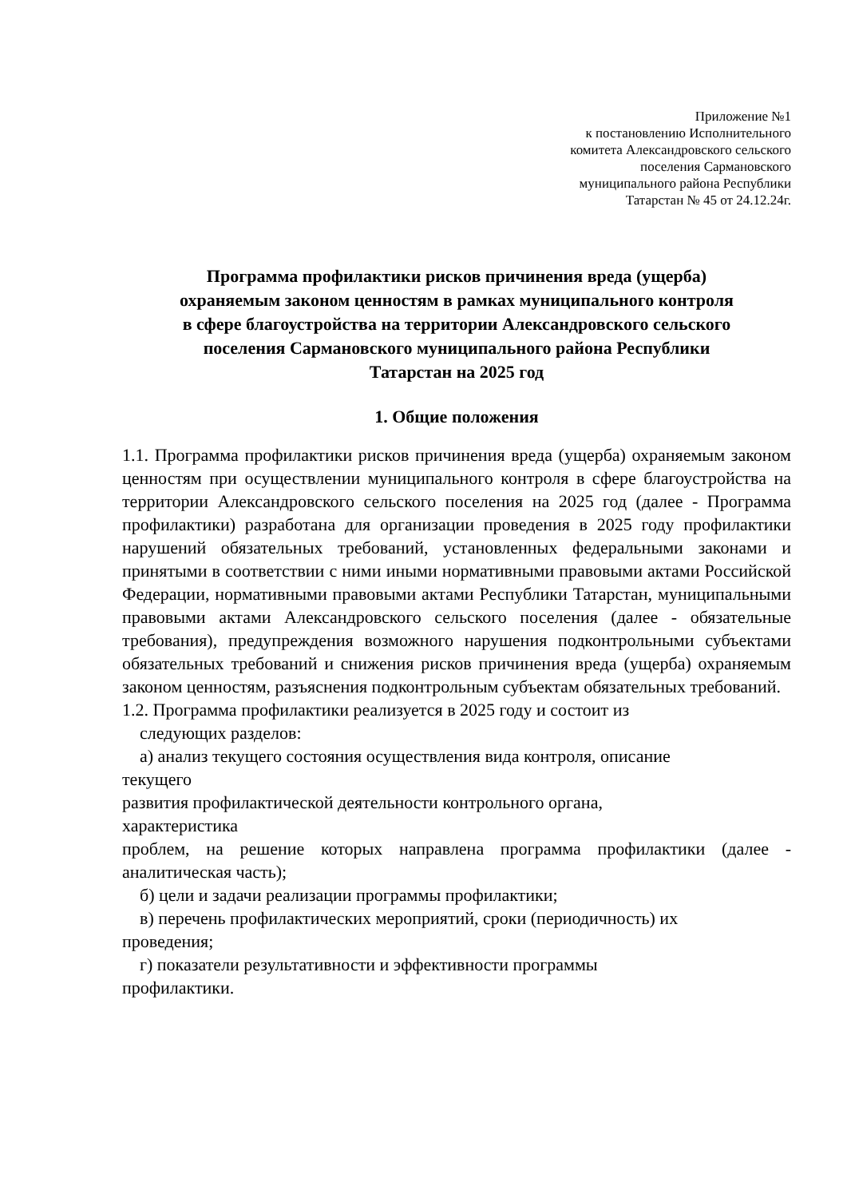Приложение №1
к постановлению Исполнительного
комитета Александровского сельского
поселения Сармановского
муниципального района Республики
Татарстан № 45 от 24.12.24г.
Программа профилактики рисков причинения вреда (ущерба)
охраняемым законом ценностям в рамках муниципального контроля
в сфере благоустройства на территории Александровского сельского
поселения Сармановского муниципального района Республики
Татарстан на 2025 год
1. Общие положения
1.1. Программа профилактики рисков причинения вреда (ущерба) охраняемым законом ценностям при осуществлении муниципального контроля в сфере благоустройства на территории Александровского сельского поселения на 2025 год (далее - Программа профилактики) разработана для организации проведения в 2025 году профилактики нарушений обязательных требований, установленных федеральными законами и принятыми в соответствии с ними иными нормативными правовыми актами Российской Федерации, нормативными правовыми актами Республики Татарстан, муниципальными правовыми актами Александровского сельского поселения (далее - обязательные требования), предупреждения возможного нарушения подконтрольными субъектами обязательных требований и снижения рисков причинения вреда (ущерба) охраняемым законом ценностям, разъяснения подконтрольным субъектам обязательных требований.
1.2. Программа профилактики реализуется в 2025 году и состоит из
следующих разделов:
а) анализ текущего состояния осуществления вида контроля, описание
текущего
развития профилактической деятельности контрольного органа,
характеристика
проблем, на решение которых направлена программа профилактики (далее - аналитическая часть);
б) цели и задачи реализации программы профилактики;
в) перечень профилактических мероприятий, сроки (периодичность) их
проведения;
г) показатели результативности и эффективности программы
профилактики.